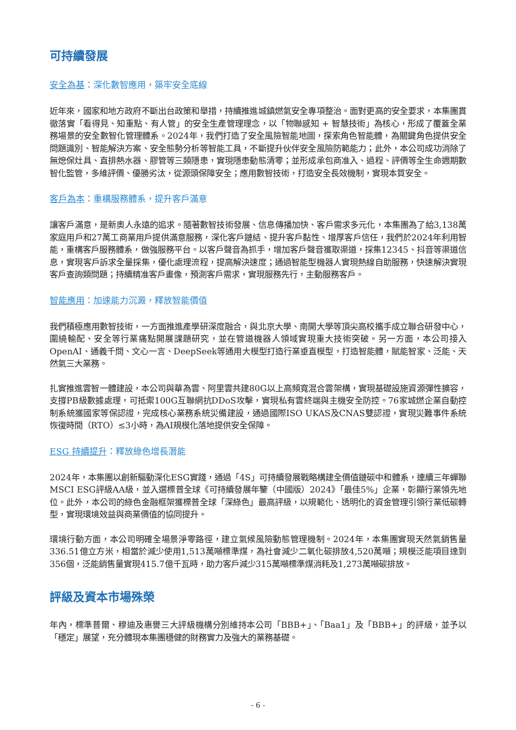可持續發展
安全為基：深化數智應用，築牢安全底線
近年來，國家和地方政府不斷出台政策和舉措，持續推進城鎮燃氣安全專項整治。面對更高的安全要求，本集團貫徹落實「看得見、知重點、有人管」的安全生產管理理念，以「物聯感知 + 智慧技術」為核心，形成了覆蓋全業務場景的安全數智化管理體系。2024年，我們打造了安全風險智能地圖，探索角色智能體，為關鍵角色提供安全問題識別、智能解決方案、安全態勢分析等智能工具，不斷提升伙伴安全風險防範能力；此外，本公司成功消除了無熄保灶具、直排熱水器、膠管等三類隱患，實現隱患動態清零；並形成承包商准入、過程、評價等全生命週期數智化監管，多維評價、優勝劣汰，從源頭保障安全；應用數智技術，打造安全長效機制，實現本質安全。
客戶為本：重構服務體系，提升客戶滿意
讓客戶滿意，是新奧人永遠的追求。隨著數智技術發展、信息傳播加快、客戶需求多元化，本集團為了給3,138萬家庭用戶和27萬工商業用戶提供滿意服務，深化客戶鏈結、提升客戶黏性、增厚客戶信任，我們於2024年利用智能，重構客戶服務體系，做強服務平台。以客戶聲音為抓手，增加客戶聲音獲取渠道，採集12345、抖音等渠道信息，實現客戶訴求全量採集，優化處理流程，提高解決速度；通過智能型機器人實現熱線自助服務，快速解決實現客戶查詢類問題；持續精准客戶畫像，預測客戶需求，實現服務先行，主動服務客戶。
智能應用：加速能力沉澱，釋放智能價值
我們積極應用數智技術，一方面推進產學研深度融合，與北京大學、南開大學等頂尖高校攜手成立聯合研發中心，圍繞輸配、安全等行業痛點開展課題研究，並在管道機器人領域實現重大技術突破。另一方面，本公司接入OpenAI、通義千問、文心一言、DeepSeek等通用大模型打造行業垂直模型，打造智能體，賦能智家、泛能、天然氣三大業務。
扎實推進雲智一體建設，本公司與華為雲、阿里雲共建80G以上高頻寬混合雲架構，實現基礎設施資源彈性擴容，支撐PB級數據處理，可抵禦100G互聯網抗DDoS攻擊，實現私有雲終端與主機安全防控。76家城燃企業自動控制系統獲國家等保認證，完成核心業務系統災備建設，通過國際ISO UKAS及CNAS雙認證，實現災難事件系統恢復時間（RTO）≤3小時，為AI規模化落地提供安全保障。
ESG 持續提升：釋放綠色增長潛能
2024年，本集團以創新驅動深化ESG實踐，通過「4S」可持續發展戰略構建全價值鏈碳中和體系，連續三年蟬聯MSCI ESG評級AA級，並入選標普全球《可持續發展年鑒（中國版）2024》「最佳5%」企業，彰顯行業領先地位。此外，本公司的綠色金融框架獲標普全球「深綠色」最高評級，以規範化、透明化的資金管理引領行業低碳轉型，實現環境效益與商業價值的協同提升。
環境行動方面，本公司明確全場景淨零路徑，建立氣候風險動態管理機制。2024年，本集團實現天然氣銷售量336.51億立方米，相當於減少使用1,513萬噸標準煤，為社會減少二氧化碳排放4,520萬噸；規模泛能項目達到356個，泛能銷售量實現415.7億千瓦時，助力客戶減少315萬噸標準煤消耗及1,273萬噸碳排放。
評級及資本市場殊榮
年內，標準普爾、穆迪及惠譽三大評級機構分別維持本公司「BBB+」、「Baa1」及「BBB+」的評級，並予以「穩定」展望，充分體現本集團穩健的財務實力及強大的業務基礎。
- 6 -